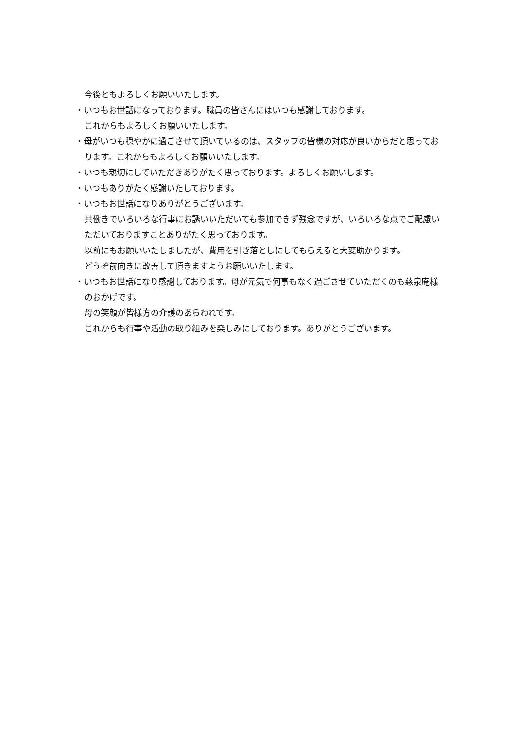今後ともよろしくお願いいたします。
・いつもお世話になっております。職員の皆さんにはいつも感謝しております。
これからもよろしくお願いいたします。
・母がいつも穏やかに過ごさせて頂いているのは、スタッフの皆様の対応が良いからだと思っております。これからもよろしくお願いいたします。
・いつも親切にしていただきありがたく思っております。よろしくお願いします。
・いつもありがたく感謝いたしております。
・いつもお世話になりありがとうございます。
共働きでいろいろな行事にお誘いいただいても参加できず残念ですが、いろいろな点でご配慮いただいておりますことありがたく思っております。
以前にもお願いいたしましたが、費用を引き落としにしてもらえると大変助かります。
どうぞ前向きに改善して頂きますようお願いいたします。
・いつもお世話になり感謝しております。母が元気で何事もなく過ごさせていただくのも慈泉庵様のおかげです。
母の笑顔が皆様方の介護のあらわれです。
これからも行事や活動の取り組みを楽しみにしております。ありがとうございます。